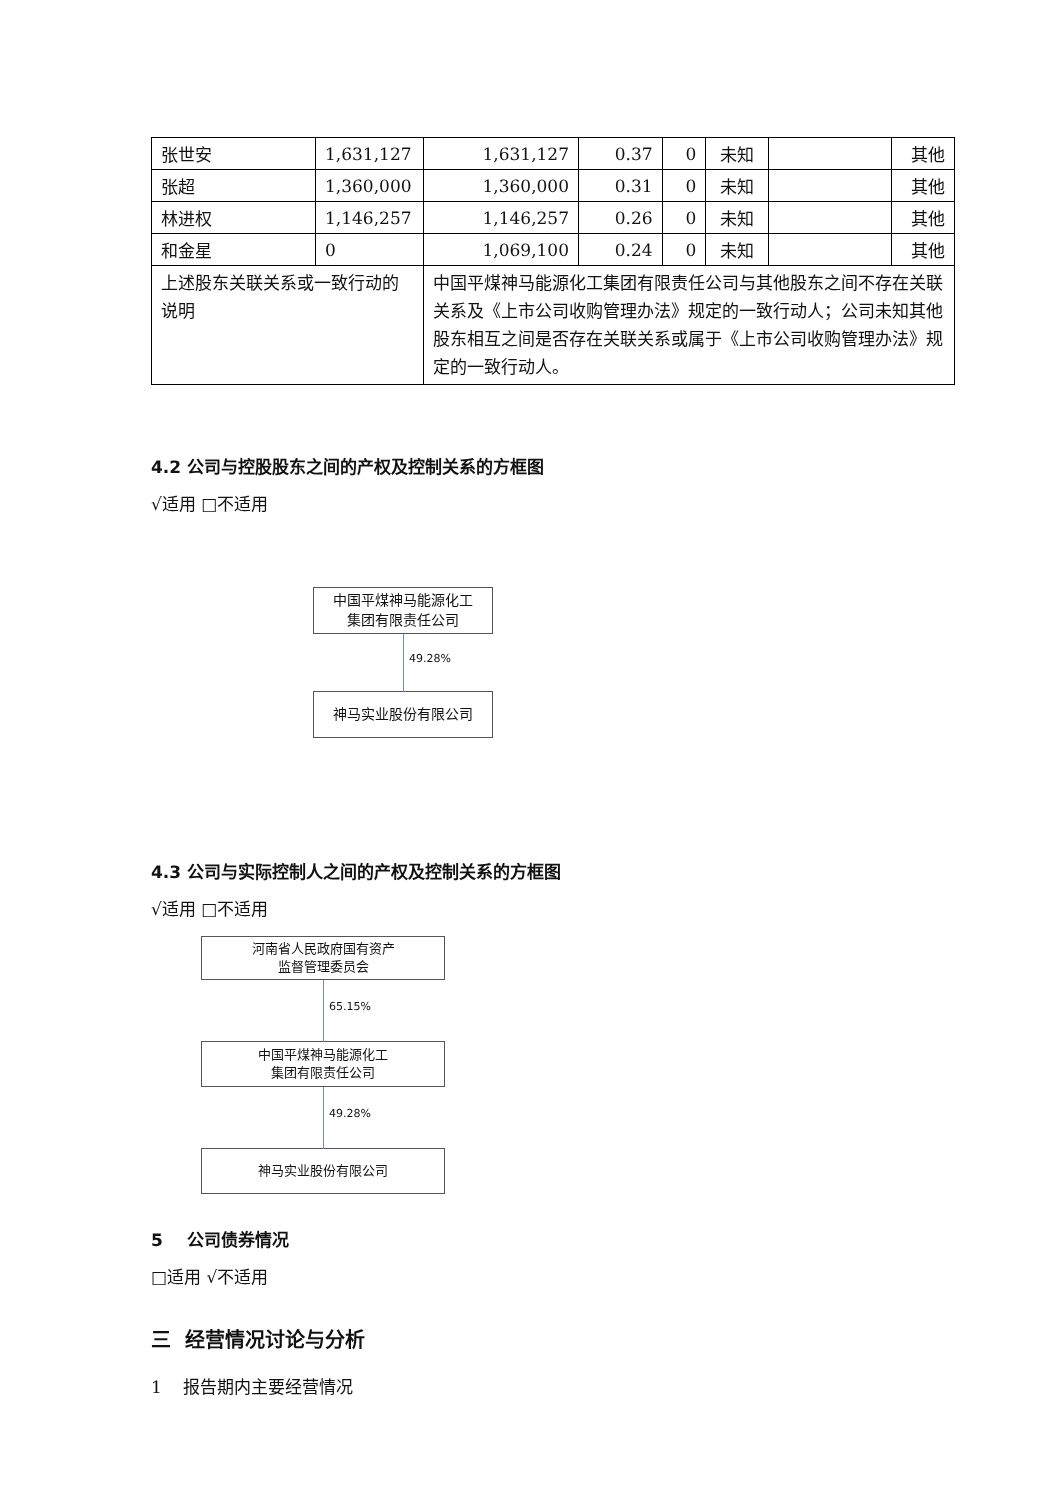| 张世安 | 1,631,127 | 1,631,127 | 0.37 | 0 | 未知 | | 其他 |
| 张超 | 1,360,000 | 1,360,000 | 0.31 | 0 | 未知 | | 其他 |
| 林进权 | 1,146,257 | 1,146,257 | 0.26 | 0 | 未知 | | 其他 |
| 和金星 | 0 | 1,069,100 | 0.24 | 0 | 未知 | | 其他 |
| 上述股东关联关系或一致行动的说明 | | 中国平煤神马能源化工集团有限责任公司与其他股东之间不存在关联关系及《上市公司收购管理办法》规定的一致行动人；公司未知其他股东相互之间是否存在关联关系或属于《上市公司收购管理办法》规定的一致行动人。 | | | | | |
4.2 公司与控股股东之间的产权及控制关系的方框图
√适用 □不适用
中国平煤神马能源化工
集团有限责任公司
49.28%
神马实业股份有限公司
4.3 公司与实际控制人之间的产权及控制关系的方框图
√适用 □不适用
河南省人民政府国有资产
监督管理委员会
65.15%
中国平煤神马能源化工
集团有限责任公司
49.28%
神马实业股份有限公司
5 公司债券情况
□适用 √不适用
三 经营情况讨论与分析
1 报告期内主要经营情况